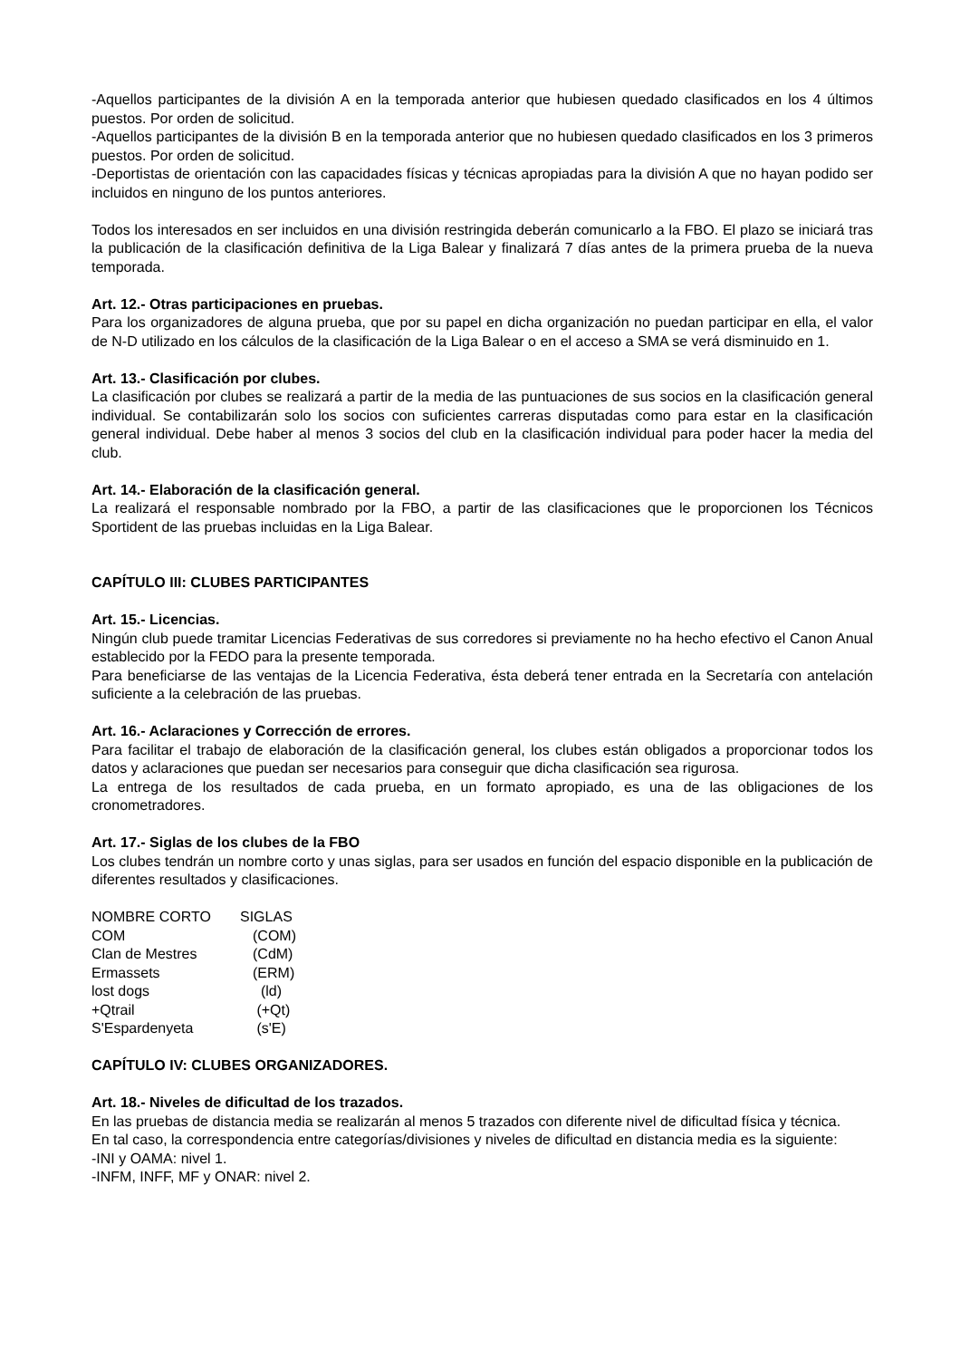-Aquellos participantes de la división A en la temporada anterior que hubiesen quedado clasificados en los 4 últimos puestos. Por orden de solicitud.
-Aquellos participantes de la división B en la temporada anterior que no hubiesen quedado clasificados en los 3 primeros puestos. Por orden de solicitud.
-Deportistas de orientación con las capacidades físicas y técnicas apropiadas para la división A que no hayan podido ser incluidos en ninguno de los puntos anteriores.
Todos los interesados en ser incluidos en una división restringida deberán comunicarlo a la FBO. El plazo se iniciará tras la publicación de la clasificación definitiva de la Liga Balear y finalizará 7 días antes de la primera prueba de la nueva temporada.
Art. 12.- Otras participaciones en pruebas.
Para los organizadores de alguna prueba, que por su papel en dicha organización no puedan participar en ella, el valor de N-D utilizado en los cálculos de la clasificación de la Liga Balear o en el acceso a SMA se verá disminuido en 1.
Art. 13.- Clasificación por clubes.
La clasificación por clubes se realizará a partir de la media de las puntuaciones de sus socios en la clasificación general individual. Se contabilizarán solo los socios con suficientes carreras disputadas como para estar en la clasificación general individual. Debe haber al menos 3 socios del club en la clasificación individual para poder hacer la media del club.
Art. 14.- Elaboración de la clasificación general.
La realizará el responsable nombrado por la FBO, a partir de las clasificaciones que le proporcionen los Técnicos Sportident de las pruebas incluidas en la Liga Balear.
CAPÍTULO III: CLUBES PARTICIPANTES
Art. 15.- Licencias.
Ningún club puede tramitar Licencias Federativas de sus corredores si previamente no ha hecho efectivo el Canon Anual establecido por la FEDO para la presente temporada.
Para beneficiarse de las ventajas de la Licencia Federativa, ésta deberá tener entrada en la Secretaría con antelación suficiente a la celebración de las pruebas.
Art. 16.- Aclaraciones y Corrección de errores.
Para facilitar el trabajo de elaboración de la clasificación general, los clubes están obligados a proporcionar todos los datos y aclaraciones que puedan ser necesarios para conseguir que dicha clasificación sea rigurosa.
La entrega de los resultados de cada prueba, en un formato apropiado, es una de las obligaciones de los cronometradores.
Art. 17.- Siglas de los clubes de la FBO
Los clubes tendrán un nombre corto y unas siglas, para ser usados en función del espacio disponible en la publicación de diferentes resultados y clasificaciones.
| NOMBRE CORTO | SIGLAS |
| COM | (COM) |
| Clan de Mestres | (CdM) |
| Ermassets | (ERM) |
| lost dogs | (ld) |
| +Qtrail | (+Qt) |
| S'Espardenyeta | (s'E) |
CAPÍTULO IV: CLUBES ORGANIZADORES.
Art. 18.- Niveles de dificultad de los trazados.
En las pruebas de distancia media se realizarán al menos 5 trazados con diferente nivel de dificultad física y técnica.
En tal caso, la correspondencia entre categorías/divisiones y niveles de dificultad en distancia media es la siguiente:
-INI y OAMA: nivel 1.
-INFM, INFF, MF y ONAR: nivel 2.